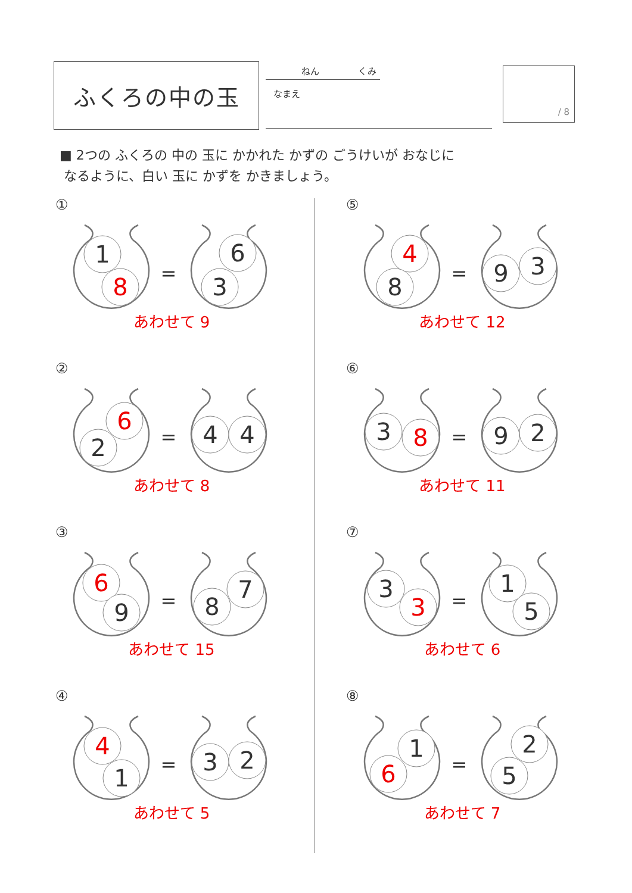ふくろの中の玉
ねん くみ
なまえ
/ 8
■ 2つの ふくろの 中の 玉に かかれた かずの ごうけいが おなじに
なるように、白い 玉に かずを かきましょう。
①
1
8
=
6
3
あわせて 9
②
6
2
=
4
4
あわせて 8
③
6
9
=
7
8
あわせて 15
④
4
1
=
3
2
あわせて 5
⑤
4
8
=
9
3
あわせて 12
⑥
3
8
=
9
2
あわせて 11
⑦
3
3
=
1
5
あわせて 6
⑧
1
6
=
2
5
あわせて 7